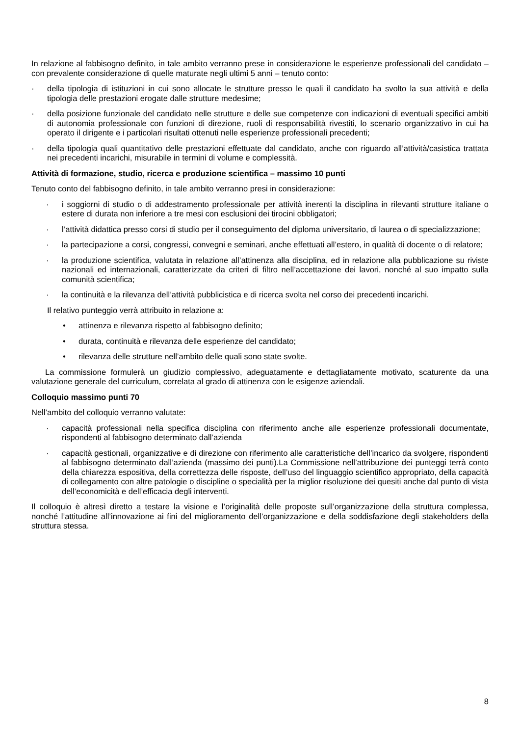In relazione al fabbisogno definito, in tale ambito verranno prese in considerazione le esperienze professionali del candidato – con prevalente considerazione di quelle maturate negli ultimi 5 anni – tenuto conto:
· della tipologia di istituzioni in cui sono allocate le strutture presso le quali il candidato ha svolto la sua attività e della tipologia delle prestazioni erogate dalle strutture medesime;
· della posizione funzionale del candidato nelle strutture e delle sue competenze con indicazioni di eventuali specifici ambiti di autonomia professionale con funzioni di direzione, ruoli di responsabilità rivestiti, lo scenario organizzativo in cui ha operato il dirigente e i particolari risultati ottenuti nelle esperienze professionali precedenti;
· della tipologia quali quantitativo delle prestazioni effettuate dal candidato, anche con riguardo all’attività/casistica trattata nei precedenti incarichi, misurabile in termini di volume e complessità.
Attività di formazione, studio, ricerca e produzione scientifica – massimo 10 punti
Tenuto conto del fabbisogno definito, in tale ambito verranno presi in considerazione:
· i soggiorni di studio o di addestramento professionale per attività inerenti la disciplina in rilevanti strutture italiane o estere di durata non inferiore a tre mesi con esclusioni dei tirocini obbligatori;
· l’attività didattica presso corsi di studio per il conseguimento del diploma universitario, di laurea o di specializzazione;
· la partecipazione a corsi, congressi, convegni e seminari, anche effettuati all’estero, in qualità di docente o di relatore;
· la produzione scientifica, valutata in relazione all’attinenza alla disciplina, ed in relazione alla pubblicazione su riviste nazionali ed internazionali, caratterizzate da criteri di filtro nell’accettazione dei lavori, nonché al suo impatto sulla comunità scientifica;
· la continuità e la rilevanza dell’attività pubblicistica e di ricerca svolta nel corso dei precedenti incarichi.
Il relativo punteggio verrà attribuito in relazione a:
• attinenza e rilevanza rispetto al fabbisogno definito;
• durata, continuità e rilevanza delle esperienze del candidato;
• rilevanza delle strutture nell’ambito delle quali sono state svolte.
La commissione formulerà un giudizio complessivo, adeguatamente e dettagliatamente motivato, scaturente da una valutazione generale del curriculum, correlata al grado di attinenza con le esigenze aziendali.
Colloquio massimo punti 70
Nell’ambito del colloquio verranno valutate:
· capacità professionali nella specifica disciplina con riferimento anche alle esperienze professionali documentate, rispondenti al fabbisogno determinato dall’azienda
· capacità gestionali, organizzative e di direzione con riferimento alle caratteristiche dell’incarico da svolgere, rispondenti al fabbisogno determinato dall’azienda (massimo dei punti).La Commissione nell’attribuzione dei punteggi terrà conto della chiarezza espositiva, della correttezza delle risposte, dell’uso del linguaggio scientifico appropriato, della capacità di collegamento con altre patologie o discipline o specialità per la miglior risoluzione dei quesiti anche dal punto di vista dell’economicità e dell’efficacia degli interventi.
Il colloquio è altresì diretto a testare la visione e l’originalità delle proposte sull’organizzazione della struttura complessa, nonché l’attitudine all’innovazione ai fini del miglioramento dell’organizzazione e della soddisfazione degli stakeholders della struttura stessa.
8